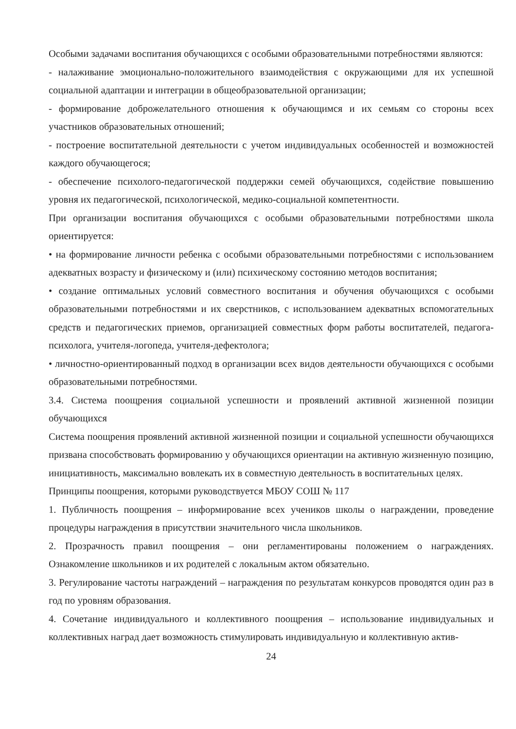Особыми задачами воспитания обучающихся с особыми образовательными потребностями являются:
- налаживание эмоционально-положительного взаимодействия с окружающими для их успешной социальной адаптации и интеграции в общеобразовательной организации;
- формирование доброжелательного отношения к обучающимся и их семьям со стороны всех участников образовательных отношений;
- построение воспитательной деятельности с учетом индивидуальных особенностей и возможностей каждого обучающегося;
- обеспечение психолого-педагогической поддержки семей обучающихся, содействие повышению уровня их педагогической, психологической, медико-социальной компетентности.
При организации воспитания обучающихся с особыми образовательными потребностями школа ориентируется:
• на формирование личности ребенка с особыми образовательными потребностями с использованием адекватных возрасту и физическому и (или) психическому состоянию методов воспитания;
• создание оптимальных условий совместного воспитания и обучения обучающихся с особыми образовательными потребностями и их сверстников, с использованием адекватных вспомогательных средств и педагогических приемов, организацией совместных форм работы воспитателей, педагога-психолога, учителя-логопеда, учителя-дефектолога;
• личностно-ориентированный подход в организации всех видов деятельности обучающихся с особыми образовательными потребностями.
3.4. Система поощрения социальной успешности и проявлений активной жизненной позиции обучающихся
Система поощрения проявлений активной жизненной позиции и социальной успешности обучающихся призвана способствовать формированию у обучающихся ориентации на активную жизненную позицию, инициативность, максимально вовлекать их в совместную деятельность в воспитательных целях.
Принципы поощрения, которыми руководствуется МБОУ СОШ № 117
1. Публичность поощрения – информирование всех учеников школы о награждении, проведение процедуры награждения в присутствии значительного числа школьников.
2. Прозрачность правил поощрения – они регламентированы положением о награждениях. Ознакомление школьников и их родителей с локальным актом обязательно.
3. Регулирование частоты награждений – награждения по результатам конкурсов проводятся один раз в год по уровням образования.
4. Сочетание индивидуального и коллективного поощрения – использование индивидуальных и коллективных наград дает возможность стимулировать индивидуальную и коллективную актив-
24